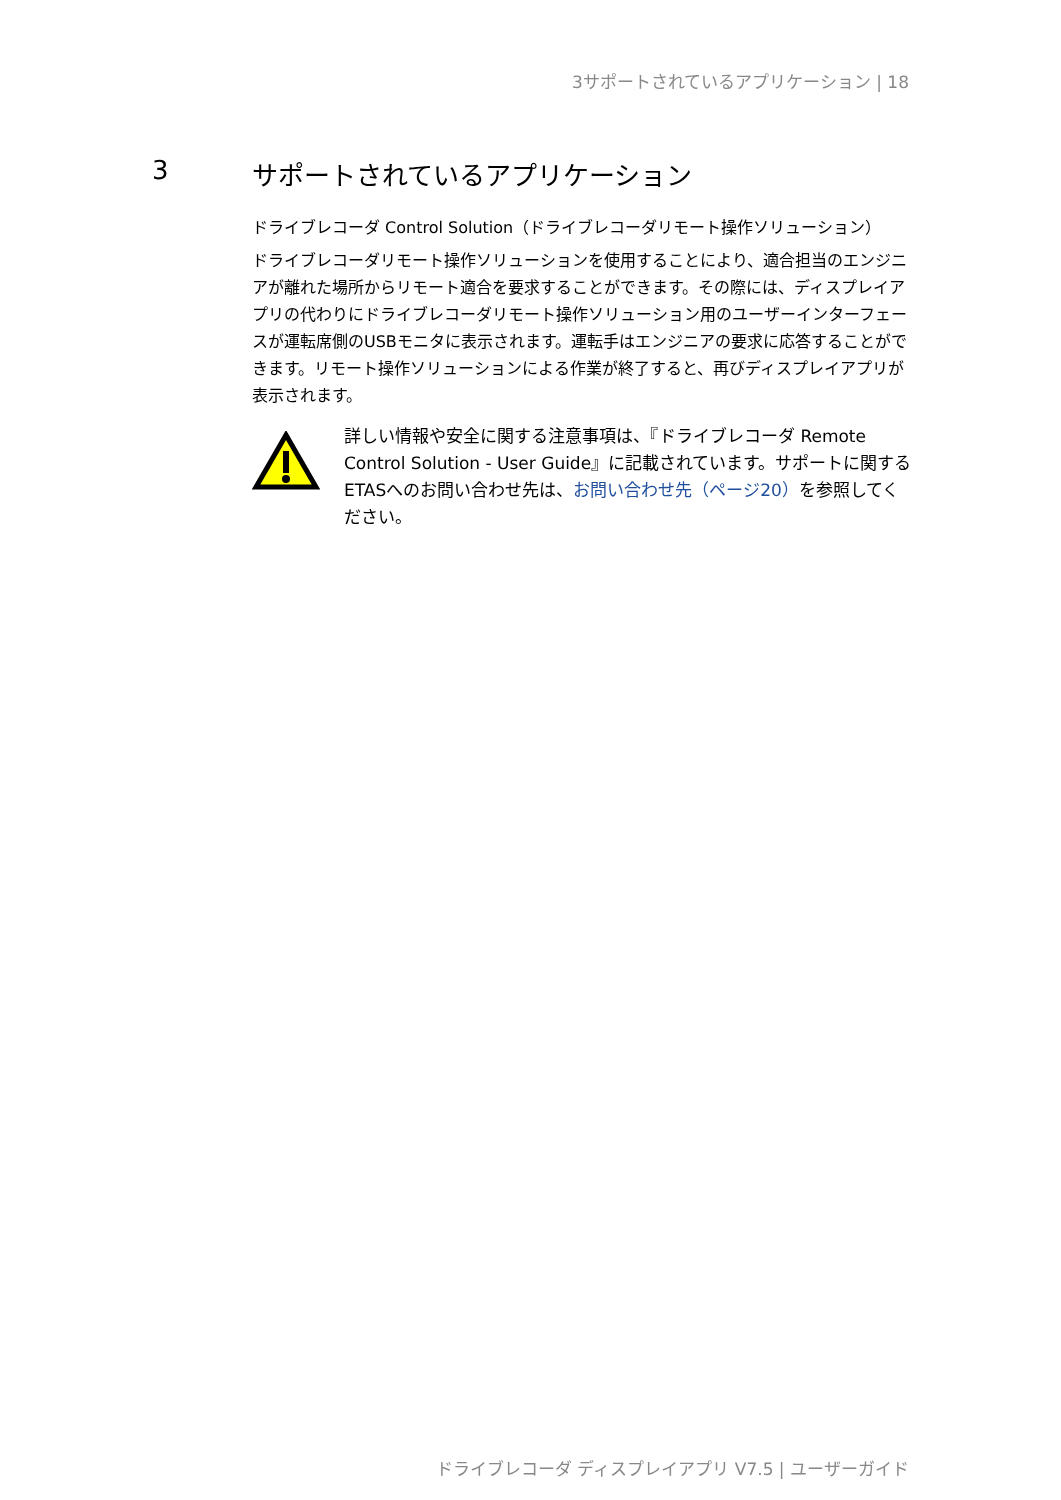3サポートされているアプリケーション | 18
3 サポートされているアプリケーション
ドライブレコーダ Control Solution（ドライブレコーダリモート操作ソリューション）
ドライブレコーダリモート操作ソリューションを使用することにより、適合担当のエンジニアが離れた場所からリモート適合を要求することができます。その際には、ディスプレイアプリの代わりにドライブレコーダリモート操作ソリューション用のユーザーインターフェースが運転席側のUSBモニタに表示されます。運転手はエンジニアの要求に応答することができます。リモート操作ソリューションによる作業が終了すると、再びディスプレイアプリが表示されます。
詳しい情報や安全に関する注意事項は、『ドライブレコーダ Remote Control Solution - User Guide』に記載されています。サポートに関するETASへのお問い合わせ先は、お問い合わせ先（ページ20）を参照してください。
ドライブレコーダ ディスプレイアプリ V7.5 | ユーザーガイド